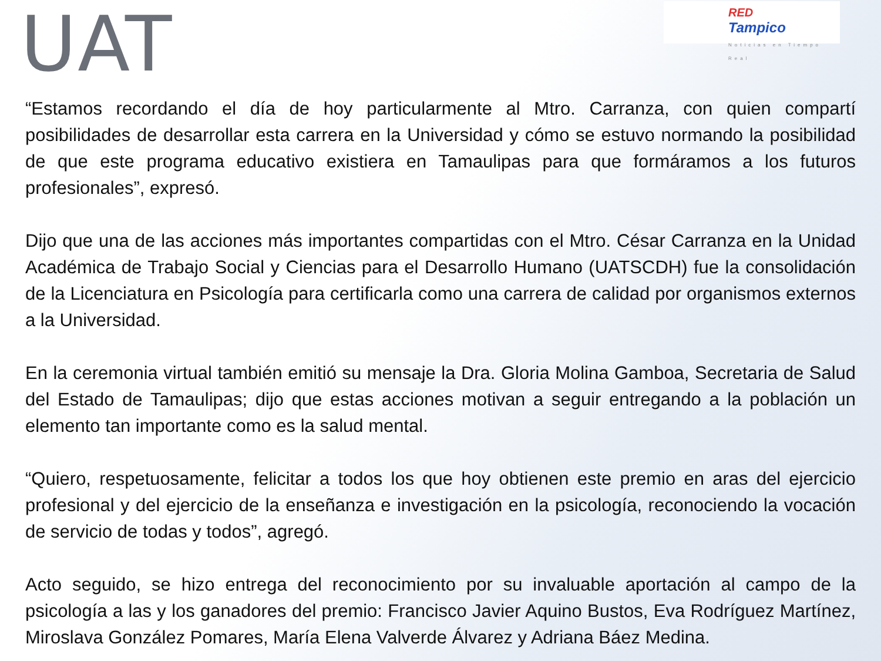UAT
RED
Tampico
Noticias en Tiempo Real
“Estamos recordando el día de hoy particularmente al Mtro. Carranza, con quien compartí posibilidades de desarrollar esta carrera en la Universidad y cómo se estuvo normando la posibilidad de que este programa educativo existiera en Tamaulipas para que formáramos a los futuros profesionales”, expresó.
Dijo que una de las acciones más importantes compartidas con el Mtro. César Carranza en la Unidad Académica de Trabajo Social y Ciencias para el Desarrollo Humano (UATSCDH) fue la consolidación de la Licenciatura en Psicología para certificarla como una carrera de calidad por organismos externos a la Universidad.
En la ceremonia virtual también emitió su mensaje la Dra. Gloria Molina Gamboa, Secretaria de Salud del Estado de Tamaulipas; dijo que estas acciones motivan a seguir entregando a la población un elemento tan importante como es la salud mental.
“Quiero, respetuosamente, felicitar a todos los que hoy obtienen este premio en aras del ejercicio profesional y del ejercicio de la enseñanza e investigación en la psicología, reconociendo la vocación de servicio de todas y todos”, agregó.
Acto seguido, se hizo entrega del reconocimiento por su invaluable aportación al campo de la psicología a las y los ganadores del premio: Francisco Javier Aquino Bustos, Eva Rodríguez Martínez, Miroslava González Pomares, María Elena Valverde Álvarez y Adriana Báez Medina.